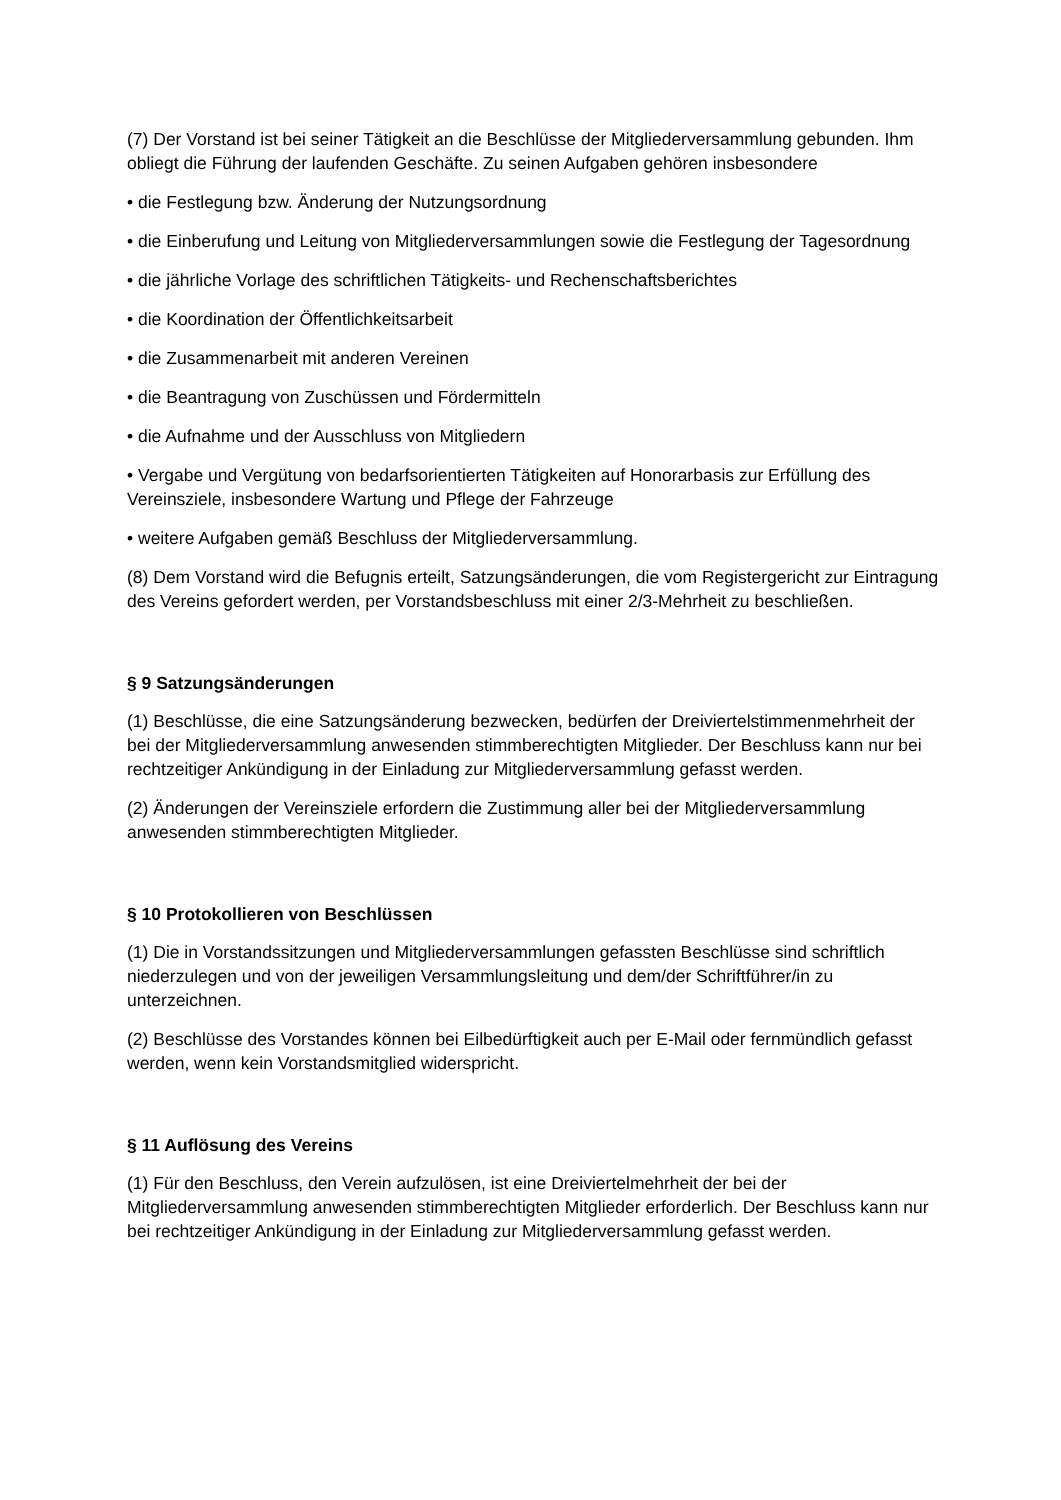(7) Der Vorstand ist bei seiner Tätigkeit an die Beschlüsse der Mitgliederversammlung gebunden. Ihm obliegt die Führung der laufenden Geschäfte. Zu seinen Aufgaben gehören insbesondere
• die Festlegung bzw. Änderung der Nutzungsordnung
• die Einberufung und Leitung von Mitgliederversammlungen sowie die Festlegung der Tagesordnung
• die jährliche Vorlage des schriftlichen Tätigkeits- und Rechenschaftsberichtes
• die Koordination der Öffentlichkeitsarbeit
• die Zusammenarbeit mit anderen Vereinen
• die Beantragung von Zuschüssen und Fördermitteln
• die Aufnahme und der Ausschluss von Mitgliedern
• Vergabe und Vergütung von bedarfsorientierten Tätigkeiten auf Honorarbasis zur Erfüllung des Vereinsziele, insbesondere Wartung und Pflege der Fahrzeuge
• weitere Aufgaben gemäß Beschluss der Mitgliederversammlung.
(8) Dem Vorstand wird die Befugnis erteilt, Satzungsänderungen, die vom Registergericht zur Eintragung des Vereins gefordert werden, per Vorstandsbeschluss mit einer 2/3-Mehrheit zu beschließen.
§ 9 Satzungsänderungen
(1) Beschlüsse, die eine Satzungsänderung bezwecken, bedürfen der Dreiviertelstimmenmehrheit der bei der Mitgliederversammlung anwesenden stimmberechtigten Mitglieder. Der Beschluss kann nur bei rechtzeitiger Ankündigung in der Einladung zur Mitgliederversammlung gefasst werden.
(2) Änderungen der Vereinsziele erfordern die Zustimmung aller bei der Mitgliederversammlung anwesenden stimmberechtigten Mitglieder.
§ 10 Protokollieren von Beschlüssen
(1) Die in Vorstandssitzungen und Mitgliederversammlungen gefassten Beschlüsse sind schriftlich niederzulegen und von der jeweiligen Versammlungsleitung und dem/der Schriftführer/in zu unterzeichnen.
(2) Beschlüsse des Vorstandes können bei Eilbedürftigkeit auch per E-Mail oder fernmündlich gefasst werden, wenn kein Vorstandsmitglied widerspricht.
§ 11 Auflösung des Vereins
(1) Für den Beschluss, den Verein aufzulösen, ist eine Dreiviertelmehrheit der bei der Mitgliederversammlung anwesenden stimmberechtigten Mitglieder erforderlich. Der Beschluss kann nur bei rechtzeitiger Ankündigung in der Einladung zur Mitgliederversammlung gefasst werden.